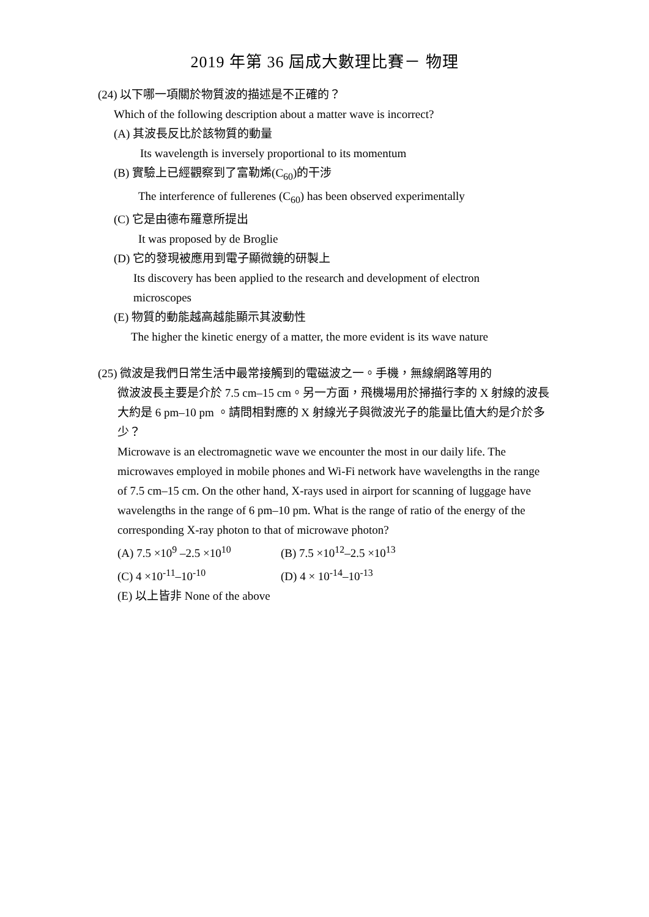2019 年第 36 屆成大數理比賽－ 物理
(24) 以下哪一項關於物質波的描述是不正確的？
Which of the following description about a matter wave is incorrect?
(A) 其波長反比於該物質的動量
Its wavelength is inversely proportional to its momentum
(B) 實驗上已經觀察到了富勒烯(C<sub>60</sub>)的干涉
The interference of fullerenes (C<sub>60</sub>) has been observed experimentally
(C) 它是由德布羅意所提出
It was proposed by de Broglie
(D) 它的發現被應用到電子顯微鏡的研製上
Its discovery has been applied to the research and development of electron
microscopes
(E) 物質的動能越高越能顯示其波動性
The higher the kinetic energy of a matter, the more evident is its wave nature
(25) 微波是我們日常生活中最常接觸到的電磁波之一。手機，無線網路等用的
微波波長主要是介於 7.5 cm–15 cm。另一方面，飛機場用於掃描行李的 X 射線的波長大約是 6 pm–10 pm 。請問相對應的 X 射線光子與微波光子的能量比值大約是介於多少？
Microwave is an electromagnetic wave we encounter the most in our daily life. The microwaves employed in mobile phones and Wi-Fi network have wavelengths in the range of 7.5 cm–15 cm. On the other hand, X-rays used in airport for scanning of luggage have wavelengths in the range of 6 pm–10 pm. What is the range of ratio of the energy of the corresponding X-ray photon to that of microwave photon?
(A) 7.5 ×10<sup>9</sup> –2.5 ×10<sup>10</sup> (B) 7.5 ×10<sup>12</sup>–2.5 ×10<sup>13</sup>
(C) 4 ×10<sup>-11</sup>–10<sup>-10</sup> (D) 4 × 10<sup>-14</sup>–10<sup>-13</sup>
(E) 以上皆非 None of the above